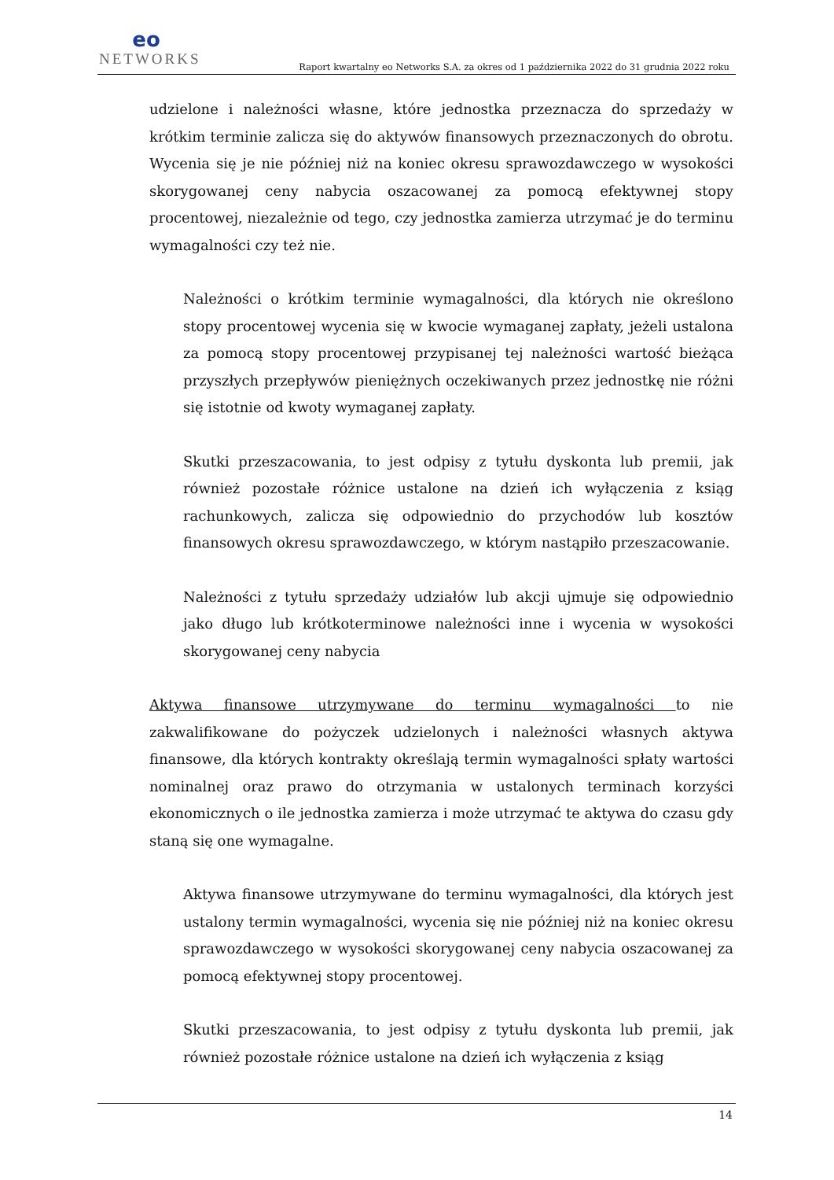eo
NETWORKS
Raport kwartalny eo Networks S.A. za okres od 1 października 2022 do 31 grudnia 2022 roku
udzielone i należności własne, które jednostka przeznacza do sprzedaży w krótkim terminie zalicza się do aktywów finansowych przeznaczonych do obrotu. Wycenia się je nie później niż na koniec okresu sprawozdawczego w wysokości skorygowanej ceny nabycia oszacowanej za pomocą efektywnej stopy procentowej, niezależnie od tego, czy jednostka zamierza utrzymać je do terminu wymagalności czy też nie.
Należności o krótkim terminie wymagalności, dla których nie określono stopy procentowej wycenia się w kwocie wymaganej zapłaty, jeżeli ustalona za pomocą stopy procentowej przypisanej tej należności wartość bieżąca przyszłych przepływów pieniężnych oczekiwanych przez jednostkę nie różni się istotnie od kwoty wymaganej zapłaty.
Skutki przeszacowania, to jest odpisy z tytułu dyskonta lub premii, jak również pozostałe różnice ustalone na dzień ich wyłączenia z ksiąg rachunkowych, zalicza się odpowiednio do przychodów lub kosztów finansowych okresu sprawozdawczego, w którym nastąpiło przeszacowanie.
Należności z tytułu sprzedaży udziałów lub akcji ujmuje się odpowiednio jako długo lub krótkoterminowe należności inne i wycenia w wysokości skorygowanej ceny nabycia
Aktywa finansowe utrzymywane do terminu wymagalności to nie zakwalifikowane do pożyczek udzielonych i należności własnych aktywa finansowe, dla których kontrakty określają termin wymagalności spłaty wartości nominalnej oraz prawo do otrzymania w ustalonych terminach korzyści ekonomicznych o ile jednostka zamierza i może utrzymać te aktywa do czasu gdy staną się one wymagalne.
Aktywa finansowe utrzymywane do terminu wymagalności, dla których jest ustalony termin wymagalności, wycenia się nie później niż na koniec okresu sprawozdawczego w wysokości skorygowanej ceny nabycia oszacowanej za pomocą efektywnej stopy procentowej.
Skutki przeszacowania, to jest odpisy z tytułu dyskonta lub premii, jak również pozostałe różnice ustalone na dzień ich wyłączenia z ksiąg
14